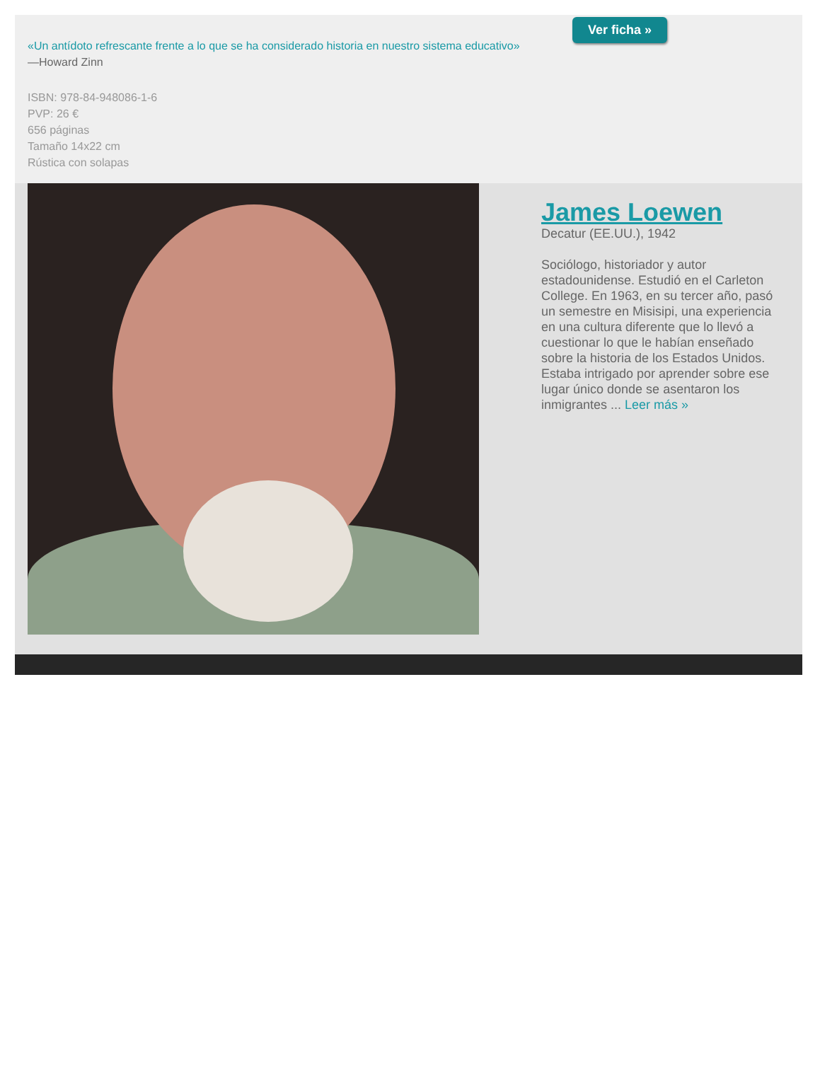«Un antídoto refrescante frente a lo que se ha considerado historia en nuestro sistema educativo»
—Howard Zinn
ISBN: 978-84-948086-1-6
PVP: 26 €
656 páginas
Tamaño 14x22 cm
Rústica con solapas
Ver ficha »
James Loewen
Decatur (EE.UU.), 1942
Sociólogo, historiador y autor estadounidense. Estudió en el Carleton College. En 1963, en su tercer año, pasó un semestre en Misisipi, una experiencia en una cultura diferente que lo llevó a cuestionar lo que le habían enseñado sobre la historia de los Estados Unidos. Estaba intrigado por aprender sobre ese lugar único donde se asentaron los inmigrantes ... Leer más »